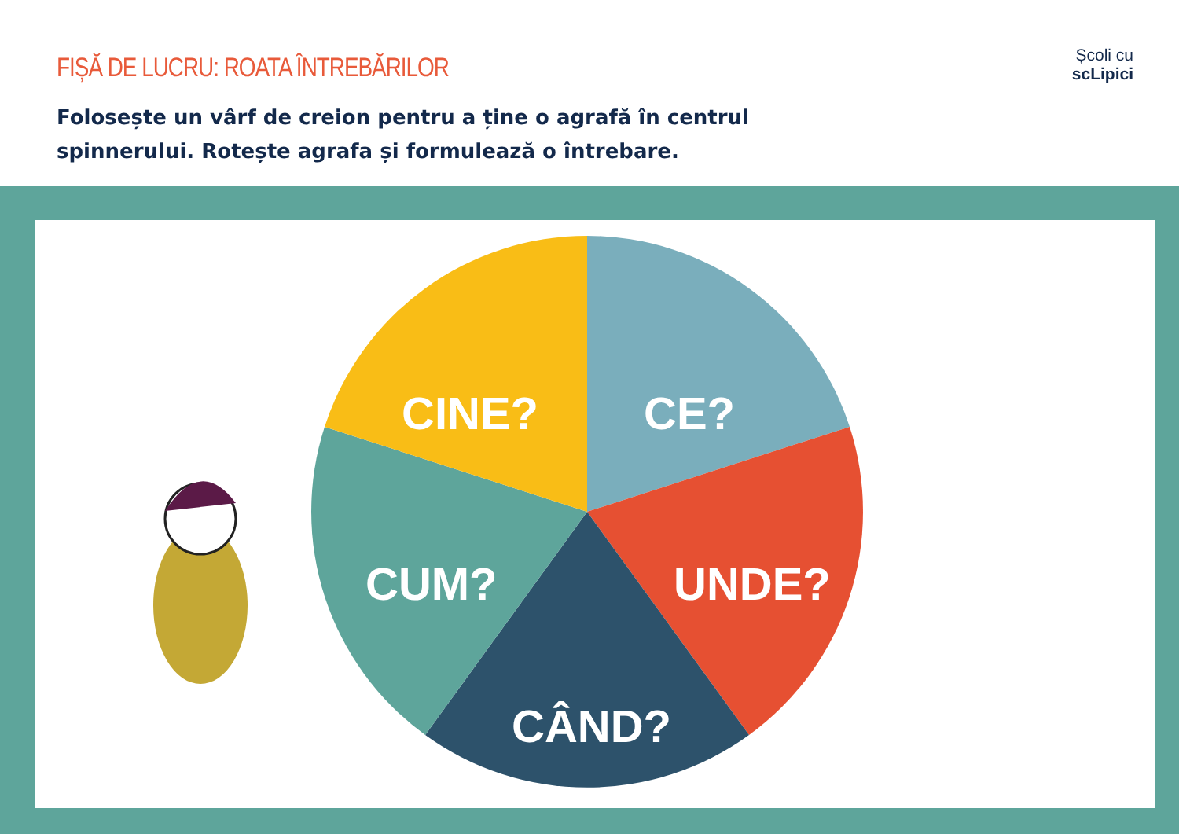FIȘĂ DE LUCRU: ROATA ÎNTREBĂRILOR
Folosește un vârf de creion pentru a ține o agrafă în centrul spinnerului. Rotește agrafa și formulează o întrebare.
Școli cu
scLipici
CINE?
CE?
CUM?
UNDE?
CÂND?